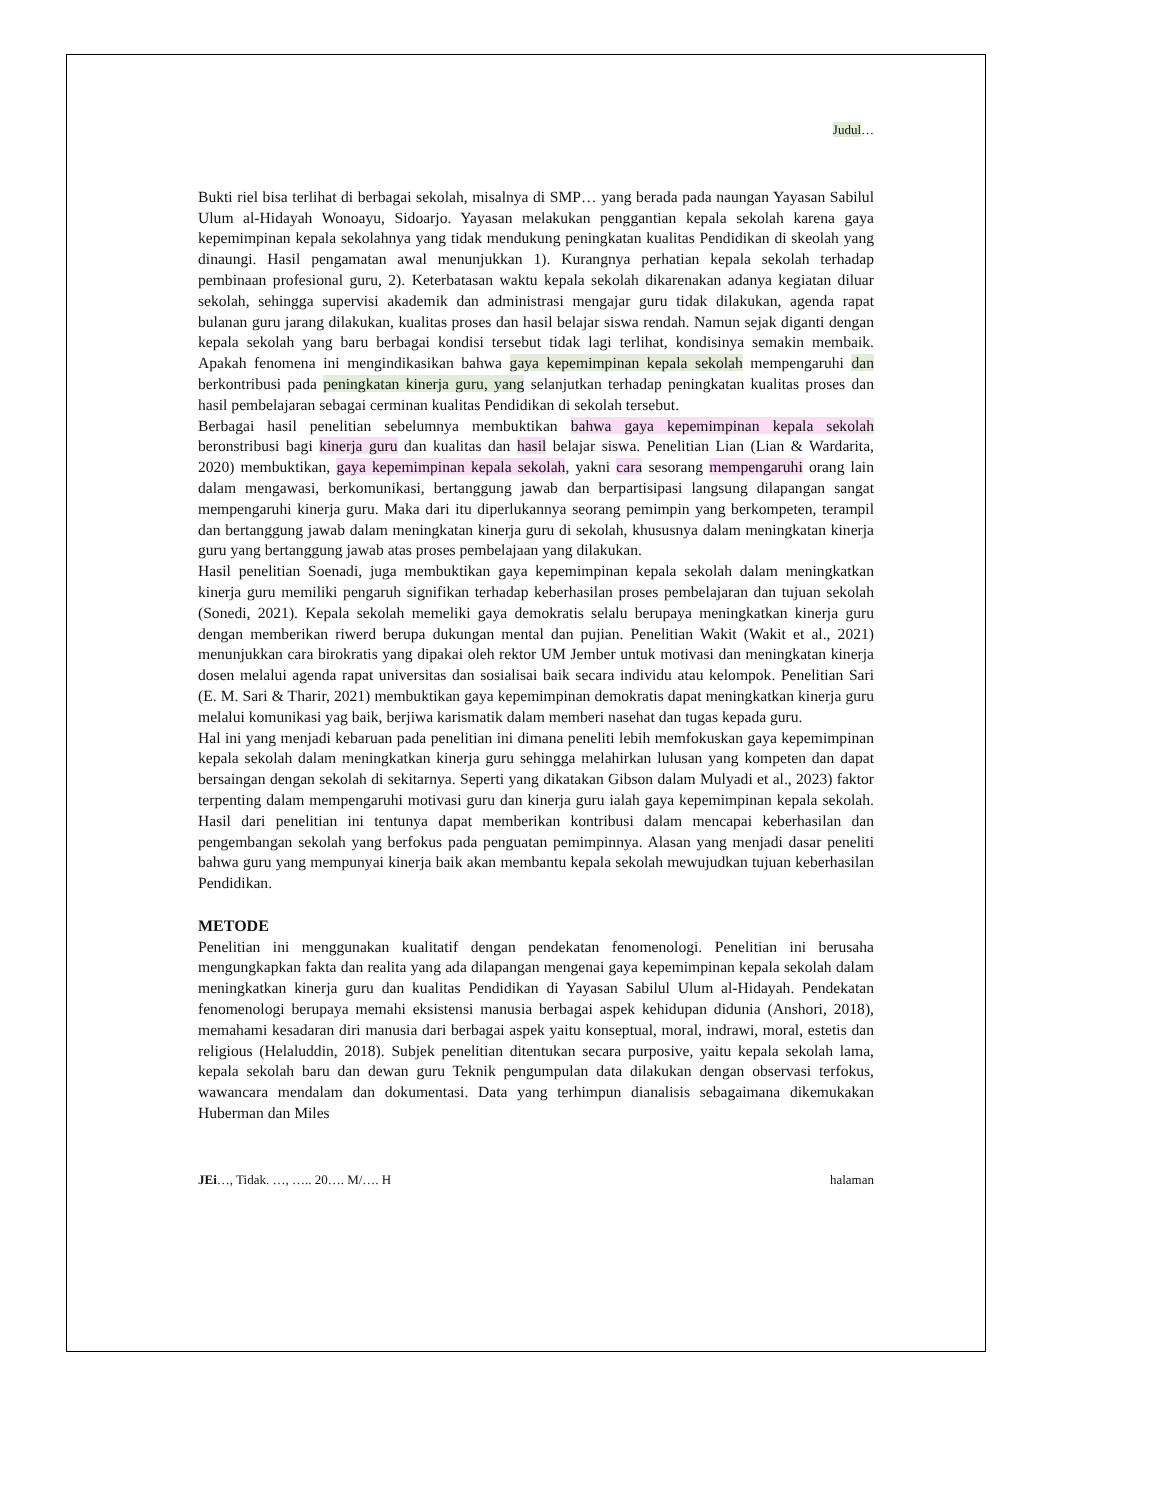Judul…
Bukti riel bisa terlihat di berbagai sekolah, misalnya di SMP… yang berada pada naungan Yayasan Sabilul Ulum al-Hidayah Wonoayu, Sidoarjo. Yayasan melakukan penggantian kepala sekolah karena gaya kepemimpinan kepala sekolahnya yang tidak mendukung peningkatan kualitas Pendidikan di skeolah yang dinaungi. Hasil pengamatan awal menunjukkan 1). Kurangnya perhatian kepala sekolah terhadap pembinaan profesional guru, 2). Keterbatasan waktu kepala sekolah dikarenakan adanya kegiatan diluar sekolah, sehingga supervisi akademik dan administrasi mengajar guru tidak dilakukan, agenda rapat bulanan guru jarang dilakukan, kualitas proses dan hasil belajar siswa rendah. Namun sejak diganti dengan kepala sekolah yang baru berbagai kondisi tersebut tidak lagi terlihat, kondisinya semakin membaik. Apakah fenomena ini mengindikasikan bahwa gaya kepemimpinan kepala sekolah mempengaruhi dan berkontribusi pada peningkatan kinerja guru, yang selanjutkan terhadap peningkatan kualitas proses dan hasil pembelajaran sebagai cerminan kualitas Pendidikan di sekolah tersebut.
Berbagai hasil penelitian sebelumnya membuktikan bahwa gaya kepemimpinan kepala sekolah beronstribusi bagi kinerja guru dan kualitas dan hasil belajar siswa. Penelitian Lian (Lian & Wardarita, 2020) membuktikan, gaya kepemimpinan kepala sekolah, yakni cara sesorang mempengaruhi orang lain dalam mengawasi, berkomunikasi, bertanggung jawab dan berpartisipasi langsung dilapangan sangat mempengaruhi kinerja guru. Maka dari itu diperlukannya seorang pemimpin yang berkompeten, terampil dan bertanggung jawab dalam meningkatan kinerja guru di sekolah, khususnya dalam meningkatan kinerja guru yang bertanggung jawab atas proses pembelajaan yang dilakukan.
Hasil penelitian Soenadi, juga membuktikan gaya kepemimpinan kepala sekolah dalam meningkatkan kinerja guru memiliki pengaruh signifikan terhadap keberhasilan proses pembelajaran dan tujuan sekolah (Sonedi, 2021). Kepala sekolah memeliki gaya demokratis selalu berupaya meningkatkan kinerja guru dengan memberikan riwerd berupa dukungan mental dan pujian. Penelitian Wakit (Wakit et al., 2021) menunjukkan cara birokratis yang dipakai oleh rektor UM Jember untuk motivasi dan meningkatan kinerja dosen melalui agenda rapat universitas dan sosialisai baik secara individu atau kelompok. Penelitian Sari (E. M. Sari & Tharir, 2021) membuktikan gaya kepemimpinan demokratis dapat meningkatkan kinerja guru melalui komunikasi yag baik, berjiwa karismatik dalam memberi nasehat dan tugas kepada guru.
Hal ini yang menjadi kebaruan pada penelitian ini dimana peneliti lebih memfokuskan gaya kepemimpinan kepala sekolah dalam meningkatkan kinerja guru sehingga melahirkan lulusan yang kompeten dan dapat bersaingan dengan sekolah di sekitarnya. Seperti yang dikatakan Gibson dalam Mulyadi et al., 2023) faktor terpenting dalam mempengaruhi motivasi guru dan kinerja guru ialah gaya kepemimpinan kepala sekolah. Hasil dari penelitian ini tentunya dapat memberikan kontribusi dalam mencapai keberhasilan dan pengembangan sekolah yang berfokus pada penguatan pemimpinnya. Alasan yang menjadi dasar peneliti bahwa guru yang mempunyai kinerja baik akan membantu kepala sekolah mewujudkan tujuan keberhasilan Pendidikan.
METODE
Penelitian ini menggunakan kualitatif dengan pendekatan fenomenologi. Penelitian ini berusaha mengungkapkan fakta dan realita yang ada dilapangan mengenai gaya kepemimpinan kepala sekolah dalam meningkatkan kinerja guru dan kualitas Pendidikan di Yayasan Sabilul Ulum al-Hidayah. Pendekatan fenomenologi berupaya memahi eksistensi manusia berbagai aspek kehidupan didunia (Anshori, 2018), memahami kesadaran diri manusia dari berbagai aspek yaitu konseptual, moral, indrawi, moral, estetis dan religious (Helaluddin, 2018). Subjek penelitian ditentukan secara purposive, yaitu kepala sekolah lama, kepala sekolah baru dan dewan guru Teknik pengumpulan data dilakukan dengan observasi terfokus, wawancara mendalam dan dokumentasi. Data yang terhimpun dianalisis sebagaimana dikemukakan Huberman dan Miles
JEi…, Tidak. …, ….. 20…. M/…. H halaman